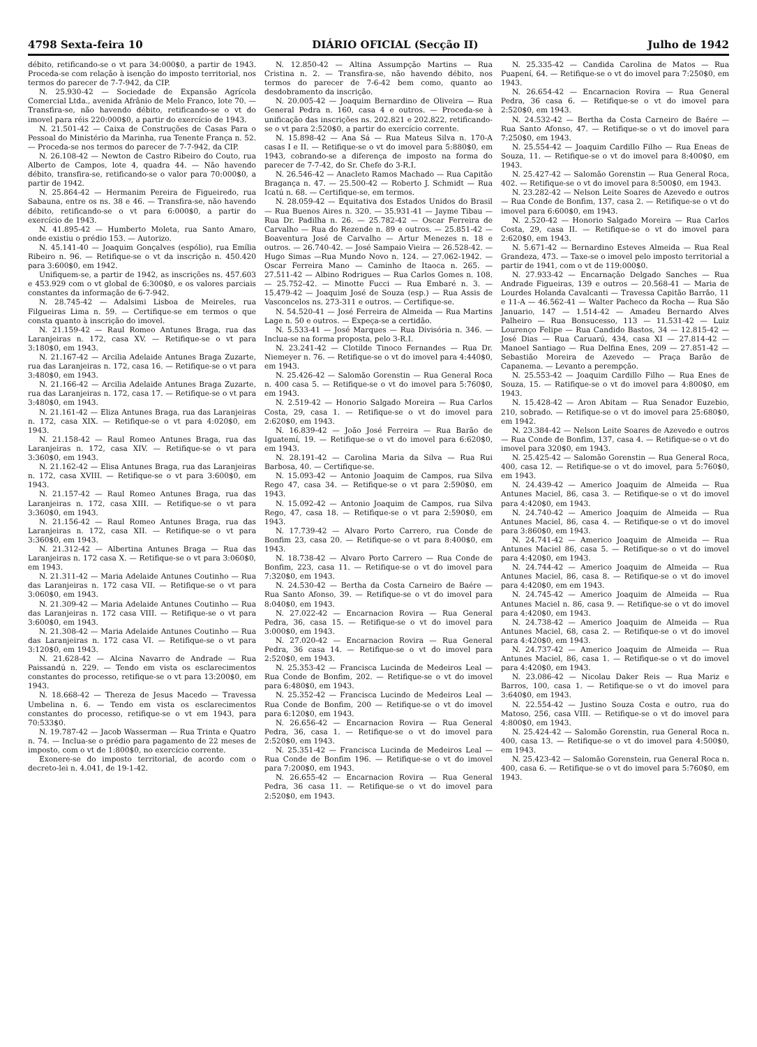4798 Sexta-feira 10 DIÁRIO OFICIAL (Secção II) Julho de 1942
débito, retificando-se o vt para 34:000$0, a partir de 1943. Proceda-se com relação à isenção do imposto territorial, nos termos do parecer de 7-7-942, da CIP.
N. 25.930-42 — Sociedade de Expansão Agrícola Comercial Ltda., avenida Afrânio de Melo Franco, lote 70. — Transfira-se, não havendo débito, retificando-se o vt do imovel para réis 220:000$0, a partir do exercício de 1943.
N. 21.501-42 — Caixa de Construções de Casas Para o Pessoal do Ministério da Marinha, rua Tenente França n. 52. — Proceda-se nos termos do parecer de 7-7-942, da CIP.
N. 26.108-42 — Newton de Castro Ribeiro do Couto, rua Alberto de Campos, lote 4, quadra 44. — Não havendo débito, transfira-se, retificando-se o valor para 70:000$0, a partir de 1942.
N. 25.864-42 — Hermanim Pereira de Figueiredo, rua Sabauna, entre os ns. 38 e 46. — Transfira-se, não havendo débito, retificando-se o vt para 6:000$0, a partir do exercício de 1943.
N. 41.895-42 — Humberto Moleta, rua Santo Amaro, onde existiu o prédio 153. — Autorizo.
N. 45.141-40 — Joaquim Gonçalves (espólio), rua Emília Ribeiro n. 96. — Retifique-se o vt da inscrição n. 450.420 para 3:600$0, em 1942.
Unifiquem-se, a partir de 1942, as inscrições ns. 457.603 e 453.929 com o vt global de 6:300$0, e os valores parciais constantes da informação de 6-7-942.
N. 28.745-42 — Adalsimi Lisboa de Meireles, rua Filgueiras Lima n. 59. — Certifique-se em termos o que consta quanto à inscrição do imovel.
N. 21.159-42 — Raul Romeo Antunes Braga, rua das Laranjeiras n. 172, casa XV. — Retifique-se o vt para 3:180$0, em 1943.
N. 21.167-42 — Arcilia Adelaide Antunes Braga Zuzarte, rua das Laranjeiras n. 172, casa 16. — Retifique-se o vt para 3:480$0, em 1943.
N. 21.166-42 — Arcilia Adelaide Antunes Braga Zuzarte, rua das Laranjeiras n. 172, casa 17. — Retifique-se o vt para 3:480$0, em 1943.
N. 21.161-42 — Eliza Antunes Braga, rua das Laranjeiras n. 172, casa XIX. — Retifique-se o vt para 4:020$0, em 1943.
N. 21.158-42 — Raul Romeo Antunes Braga, rua das Laranjeiras n. 172, casa XIV. — Retifique-se o vt para 3:360$0, em 1943.
N. 21.162-42 — Elisa Antunes Braga, rua das Laranjeiras n. 172, casa XVIII. — Retifique-se o vt para 3:600$0, em 1943.
N. 21.157-42 — Raul Romeo Antunes Braga, rua das Laranjeiras n. 172, casa XIII. — Retifique-se o vt para 3:360$0, em 1943.
N. 21.156-42 — Raul Romeo Antunes Braga, rua das Laranjeiras n. 172, casa XII. — Retifique-se o vt para 3:360$0, em 1943.
N. 21.312-42 — Albertina Antunes Braga — Rua das Laranjeiras n. 172 casa X. — Retifique-se o vt para 3:060$0, em 1943.
N. 21.311-42 — Maria Adelaide Antunes Coutinho — Rua das Laranjeiras n. 172 casa VII. — Retifique-se o vt para 3:060$0, em 1943.
N. 21.309-42 — Maria Adelaide Antunes Coutinho — Rua das Laranjeiras n. 172 casa VIII. — Retifique-se o vt para 3:600$0, em 1943.
N. 21.308-42 — Maria Adelaide Antunes Coutinho — Rua das Laranjeiras n. 172 casa VI. — Retifique-se o vt para 3:120$0, em 1943.
N. 21.628-42 — Alcina Navarro de Andrade — Rua Paissandú n. 229. — Tendo em vista os esclarecimentos constantes do processo, retifique-se o vt para 13:200$0, em 1943.
N. 18.668-42 — Thereza de Jesus Macedo — Travessa Umbelina n. 6. — Tendo em vista os esclarecimentos constantes do processo, retifique-se o vt em 1943, para 70:533$0.
N. 19.787-42 — Jacob Wasserman — Rua Trinta e Quatro n. 74. — Inclua-se o prédio para pagamento de 22 meses de imposto, com o vt de 1:800$0, no exercício corrente.
Exonere-se do imposto territorial, de acordo com o decreto-lei n. 4.041, de 19-1-42.
N. 12.850-42 — Altina Assumpção Martins — Rua Cristina n. 2. — Transfira-se, não havendo débito, nos termos do parecer de 7-6-42 bem como, quanto ao desdobramento da inscrição.
N. 20.005-42 — Joaquim Bernardino de Oliveira — Rua General Pedra n. 160, casa 4 e outros. — Proceda-se à unificação das inscrições ns. 202.821 e 202.822, retificando-se o vt para 2:520$0, a partir do exercício corrente.
N. 15.898-42 — Ana Sá — Rua Mateus Silva n. 170-A casas I e II. — Retifique-se o vt do imovel para 5:880$0, em 1943, cobrando-se a diferença de imposto na forma do parecer de 7-7-42, do Sr. Chefe do 3-R.I.
N. 26.546-42 — Anacleto Ramos Machado — Rua Capitão Bragança n. 47. — 25.500-42 — Roberto J. Schmidt — Rua Icatú n. 68. — Certifique-se, em termos.
N. 28.059-42 — Equitativa dos Estados Unidos do Brasil — Rua Buenos Aires n. 320. — 35.931-41 — Jayme Tibau — Rua Dr. Padilha n. 26. — 25.782-42 — Oscar Ferreira de Carvalho — Rua do Rezende n. 89 e outros. — 25.851-42 — Boaventura José de Carvalho — Artur Menezes n. 18 e outros. — 26.740-42. — José Sampaio Vieira — 26.528-42. — Hugo Simas —Rua Mundo Novo n. 124. — 27.062-1942. — Oscar Ferreira Mano — Caminho de Itaoca n. 265. — 27.511-42 — Albino Rodrigues — Rua Carlos Gomes n. 108. — 25.752-42. — Minotte Fucci — Rua Embaré n. 3. — 15.479-42 — Joaquim José de Souza (esp.) — Rua Assis de Vasconcelos ns. 273-311 e outros. — Certifique-se.
N. 54.520-41 — José Ferreira de Almeida — Rua Martins Lage n. 50 e outros. — Expeça-se a certidão.
N. 5.533-41 — José Marques — Rua Divisória n. 346. — Inclua-se na forma proposta, pelo 3-R.I.
N. 23.241-42 — Clotilde Tinoco Fernandes — Rua Dr. Niemeyer n. 76. — Retifique-se o vt do imovel para 4:440$0, em 1943.
N. 25.426-42 — Salomão Gorenstin — Rua General Roca n. 400 casa 5. — Retifique-se o vt do imovel para 5:760$0, em 1943.
N. 2.519-42 — Honorio Salgado Moreira — Rua Carlos Costa, 29, casa 1. — Retifique-se o vt do imovel para 2:620$0, em 1943.
N. 16.839-42 — João José Ferreira — Rua Barão de Iguatemí, 19. — Retifique-se o vt do imovel para 6:620$0, em 1943.
N. 28.191-42 — Carolina Maria da Silva — Rua Rui Barbosa, 40. — Certifique-se.
N. 15.093-42 — Antonio Joaquim de Campos, rua Silva Rego 47, casa 34. — Retifique-se o vt para 2:590$0, em 1943.
N. 15.092-42 — Antonio Joaquim de Campos, rua Silva Rego, 47, casa 18. — Retifique-se o vt para 2:590$0, em 1943.
N. 17.739-42 — Alvaro Porto Carrero, rua Conde de Bonfim 23, casa 20. — Retifique-se o vt para 8:400$0, em 1943.
N. 18.738-42 — Alvaro Porto Carrero — Rua Conde de Bonfim, 223, casa 11. — Retifique-se o vt do imovel para 7:320$0, em 1943.
N. 24.530-42 — Bertha da Costa Carneiro de Baére — Rua Santo Afonso, 39. — Retifique-se o vt do imovel para 8:040$0, em 1943.
N. 27.022-42 — Encarnacion Rovira — Rua General Pedra, 36, casa 15. — Retifique-se o vt do imovel para 3:000$0, em 1943.
N. 27.020-42 — Encarnacion Rovira — Rua General Pedra, 36 casa 14. — Retifique-se o vt do imovel para 2:520$0, em 1943.
N. 25.353-42 — Francisca Lucinda de Medeiros Leal — Rua Conde de Bonfim, 202. — Retifique-se o vt do imovel para 6:480$0, em 1943.
N. 25.352-42 — Francisca Lucindo de Medeiros Leal — Rua Conde de Bonfim, 200 — Retifique-se o vt do imovel para 6:120$0, em 1943.
N. 26.656-42 — Encarnacion Rovira — Rua General Pedra, 36, casa 1. — Retifique-se o vt do imovel para 2:520$0, em 1943.
N. 25.351-42 — Francisca Lucinda de Medeiros Leal — Rua Conde de Bonfim 196. — Retifique-se o vt do imovel para 7:200$0, em 1943.
N. 26.655-42 — Encarnacion Rovira — Rua General Pedra, 36 casa 11. — Retifique-se o vt do imovel para 2:520$0, em 1943.
N. 25.335-42 — Candida Carolina de Matos — Rua Puapení, 64. — Retifique-se o vt do imovel para 7:250$0, em 1943.
N. 26.654-42 — Encarnacion Rovira — Rua General Pedra, 36 casa 6. — Retifique-se o vt do imovel para 2:520$0, em 1943.
N. 24.532-42 — Bertha da Costa Carneiro de Baére — Rua Santo Afonso, 47. — Retifique-se o vt do imovel para 7:250$0, em 1943.
N. 25.554-42 — Joaquim Cardillo Filho — Rua Eneas de Souza, 11. — Retifique-se o vt do imovel para 8:400$0, em 1943.
N. 25.427-42 — Salomão Gorenstin — Rua General Roca, 402. — Retifique-se o vt do imovel para 8:500$0, em 1943.
N. 23.282-42 — Nelson Leite Soares de Azevedo e outros — Rua Conde de Bonfim, 137, casa 2. — Retifique-se o vt do imovel para 6:600$0, em 1943.
N. 2.520-42 — Honorio Salgado Moreira — Rua Carlos Costa, 29, casa II. — Retifique-se o vt do imovel para 2:620$0, em 1943.
N. 5.671-42 — Bernardino Esteves Almeida — Rua Real Grandeza, 473. — Taxe-se o imovel pelo imposto territorial a partir de 1941, com o vt de 119:000$0.
N. 27.933-42 — Encarnação Delgado Sanches — Rua Andrade Figueiras, 139 e outros — 20.568-41 — Maria de Lourdes Holanda Cavalcanti — Travessa Capitão Barrão, 11 e 11-A — 46.562-41 — Walter Pacheco da Rocha — Rua São Januario, 147 — 1.514-42 — Amadeu Bernardo Alves Palheiro — Rua Bonsucesso, 113 — 11.531-42 — Luiz Lourenço Felipe — Rua Candido Bastos, 34 — 12.815-42 — José Dias — Rua Caruarú, 434, casa XI — 27.814-42 — Manoel Santiago — Rua Delfina Enes, 209 — 27.851-42 — Sebastião Moreira de Azevedo — Praça Barão de Capanema. — Levanto a perempção.
N. 25.553-42 — Joaquim Cardillo Filho — Rua Enes de Souza, 15. — Ratifique-se o vt do imovel para 4:800$0, em 1943.
N. 15.428-42 — Aron Abitam — Rua Senador Euzebio, 210, sobrado. — Retifique-se o vt do imovel para 25:680$0, em 1942.
N. 23.384-42 — Nelson Leite Soares de Azevedo e outros — Rua Conde de Bonfim, 137, casa 4. — Retifique-se o vt do imovel para 320$0, em 1943.
N. 25.425-42 — Salomão Gorenstin — Rua General Roca, 400, casa 12. — Retifique-se o vt do imovel, para 5:760$0, em 1943.
N. 24.439-42 — Americo Joaquim de Almeida — Rua Antunes Maciel, 86, casa 3. — Retifique-se o vt do imovel para 4:420$0, em 1943.
N. 24.740-42 — Americo Joaquim de Almeida — Rua Antunes Maciel, 86, casa 4. — Retifique-se o vt do imovel para 3:860$0, em 1943.
N. 24.741-42 — Americo Joaquim de Almeida — Rua Antunes Maciel 86, casa 5. — Retifique-se o vt do imovel para 4:420$0, em 1943.
N. 24.744-42 — Americo Joaquim de Almeida — Rua Antunes Maciel, 86, casa 8. — Retifique-se o vt do imovel para 4:420$0, em em 1943.
N. 24.745-42 — Americo Joaquim de Almeida — Rua Antunes Maciel n. 86, casa 9. — Retifique-se o vt do imovel para 4:420$0, em 1943.
N. 24.738-42 — Americo Joaquim de Almeida — Rua Antunes Maciel, 68, casa 2. — Retifique-se o vt do imovel para 4:420$0, em 1943.
N. 24.737-42 — Americo Joaquim de Almeida — Rua Antunes Maciel, 86, casa 1. — Retifique-se o vt do imovel para 4:420$0, em 1943.
N. 23.086-42 — Nicolau Daker Reis — Rua Mariz e Barros, 100, casa 1. — Retifique-se o vt do imovel para 3:640$0, em 1943.
N. 22.554-42 — Justino Souza Costa e outro, rua do Matoso, 256, casa VIII. — Retifique-se o vt do imovel para 4:800$0, em 1943.
N. 25.424-42 — Salomão Gorenstin, rua General Roca n. 400, casa 13. — Retifique-se o vt do imovel para 4:500$0, em 1943.
N. 25.423-42 — Salomão Gorenstein, rua General Roca n. 400, casa 6. — Retifique-se o vt do imovel para 5:760$0, em 1943.